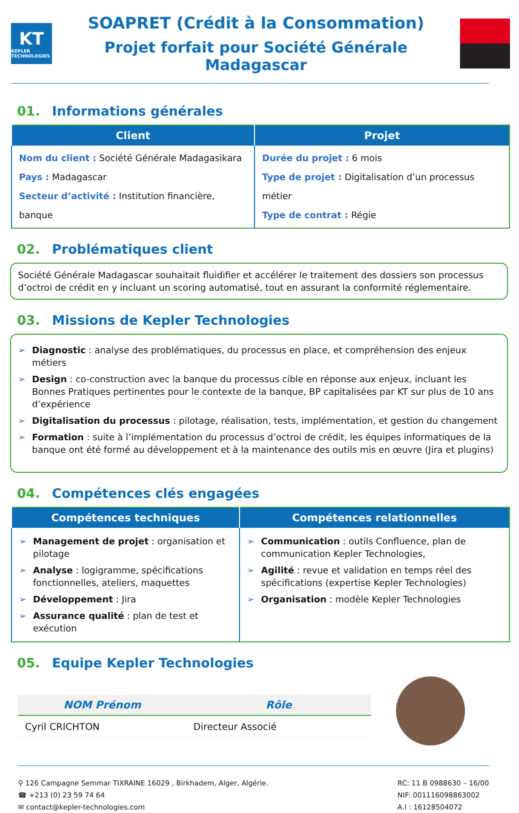KT
KEPLER TECHNOLOGIES
SOAPRET (Crédit à la Consommation)
Projet forfait pour Société Générale Madagascar
01. Informations générales
| Client | Projet |
| --- | --- |
| Nom du client : Société Générale Madagasikara Pays : Madagascar Secteur d’activité : Institution financière, banque | Durée du projet : 6 mois Type de projet : Digitalisation d’un processus métier Type de contrat : Régie |
02. Problématiques client
Société Générale Madagascar souhaitait fluidifier et accélérer le traitement des dossiers son processus d’octroi de crédit en y incluant un scoring automatisé, tout en assurant la conformité réglementaire.
03. Missions de Kepler Technologies
➢ Diagnostic : analyse des problématiques, du processus en place, et compréhension des enjeux métiers
➢ Design : co-construction avec la banque du processus cible en réponse aux enjeux, incluant les Bonnes Pratiques pertinentes pour le contexte de la banque, BP capitalisées par KT sur plus de 10 ans d’expérience
➢ Digitalisation du processus : pilotage, réalisation, tests, implémentation, et gestion du changement
➢ Formation : suite à l’implémentation du processus d’octroi de crédit, les équipes informatiques de la banque ont été formé au développement et à la maintenance des outils mis en œuvre (Jira et plugins)
04. Compétences clés engagées
| Compétences techniques | Compétences relationnelles |
| --- | --- |
| ➢ Management de projet : organisation et pilotage ➢ Analyse : logigramme, spécifications fonctionnelles, ateliers, maquettes ➢ Développement : Jira ➢ Assurance qualité : plan de test et exécution | ➢ Communication : outils Confluence, plan de communication Kepler Technologies, ➢ Agilité : revue et validation en temps réel des spécifications (expertise Kepler Technologies) ➢ Organisation : modèle Kepler Technologies |
05. Equipe Kepler Technologies
| NOM Prénom | Rôle |
| --- | --- |
| Cyril CRICHTON | Directeur Associé |
⚲ 126 Campagne Semmar TIXRAINE 16029 , Birkhadem, Alger, Algérie.
☎ +213 (0) 23 59 74 64
✉ contact@kepler-technologies.com
RC: 11 B 0988630 – 16/00
NIF: 001116098863002
A.I : 16128504072